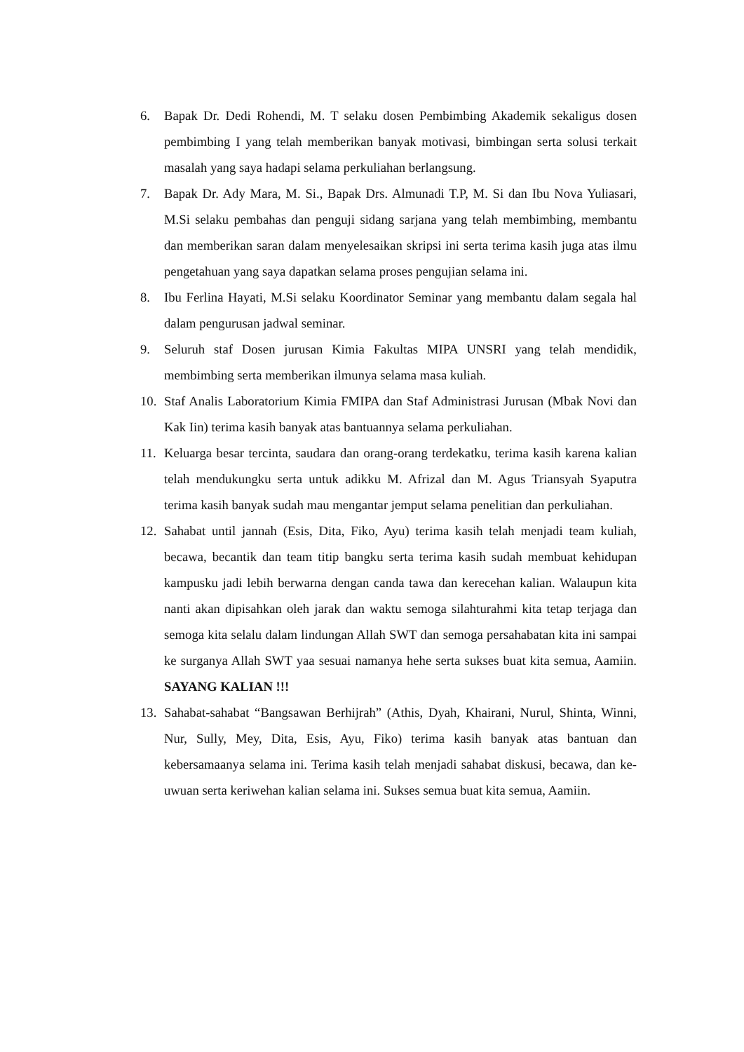6. Bapak Dr. Dedi Rohendi, M. T selaku dosen Pembimbing Akademik sekaligus dosen pembimbing I yang telah memberikan banyak motivasi, bimbingan serta solusi terkait masalah yang saya hadapi selama perkuliahan berlangsung.
7. Bapak Dr. Ady Mara, M. Si., Bapak Drs. Almunadi T.P, M. Si dan Ibu Nova Yuliasari, M.Si selaku pembahas dan penguji sidang sarjana yang telah membimbing, membantu dan memberikan saran dalam menyelesaikan skripsi ini serta terima kasih juga atas ilmu pengetahuan yang saya dapatkan selama proses pengujian selama ini.
8. Ibu Ferlina Hayati, M.Si selaku Koordinator Seminar yang membantu dalam segala hal dalam pengurusan jadwal seminar.
9. Seluruh staf Dosen jurusan Kimia Fakultas MIPA UNSRI yang telah mendidik, membimbing serta memberikan ilmunya selama masa kuliah.
10. Staf Analis Laboratorium Kimia FMIPA dan Staf Administrasi Jurusan (Mbak Novi dan Kak Iin) terima kasih banyak atas bantuannya selama perkuliahan.
11. Keluarga besar tercinta, saudara dan orang-orang terdekatku, terima kasih karena kalian telah mendukungku serta untuk adikku M. Afrizal dan M. Agus Triansyah Syaputra terima kasih banyak sudah mau mengantar jemput selama penelitian dan perkuliahan.
12. Sahabat until jannah (Esis, Dita, Fiko, Ayu) terima kasih telah menjadi team kuliah, becawa, becantik dan team titip bangku serta terima kasih sudah membuat kehidupan kampusku jadi lebih berwarna dengan canda tawa dan kerecehan kalian. Walaupun kita nanti akan dipisahkan oleh jarak dan waktu semoga silahturahmi kita tetap terjaga dan semoga kita selalu dalam lindungan Allah SWT dan semoga persahabatan kita ini sampai ke surganya Allah SWT yaa sesuai namanya hehe serta sukses buat kita semua, Aamiin. SAYANG KALIAN !!!
13. Sahabat-sahabat “Bangsawan Berhijrah” (Athis, Dyah, Khairani, Nurul, Shinta, Winni, Nur, Sully, Mey, Dita, Esis, Ayu, Fiko) terima kasih banyak atas bantuan dan kebersamaanya selama ini. Terima kasih telah menjadi sahabat diskusi, becawa, dan ke-uwuan serta keriwehan kalian selama ini. Sukses semua buat kita semua, Aamiin.